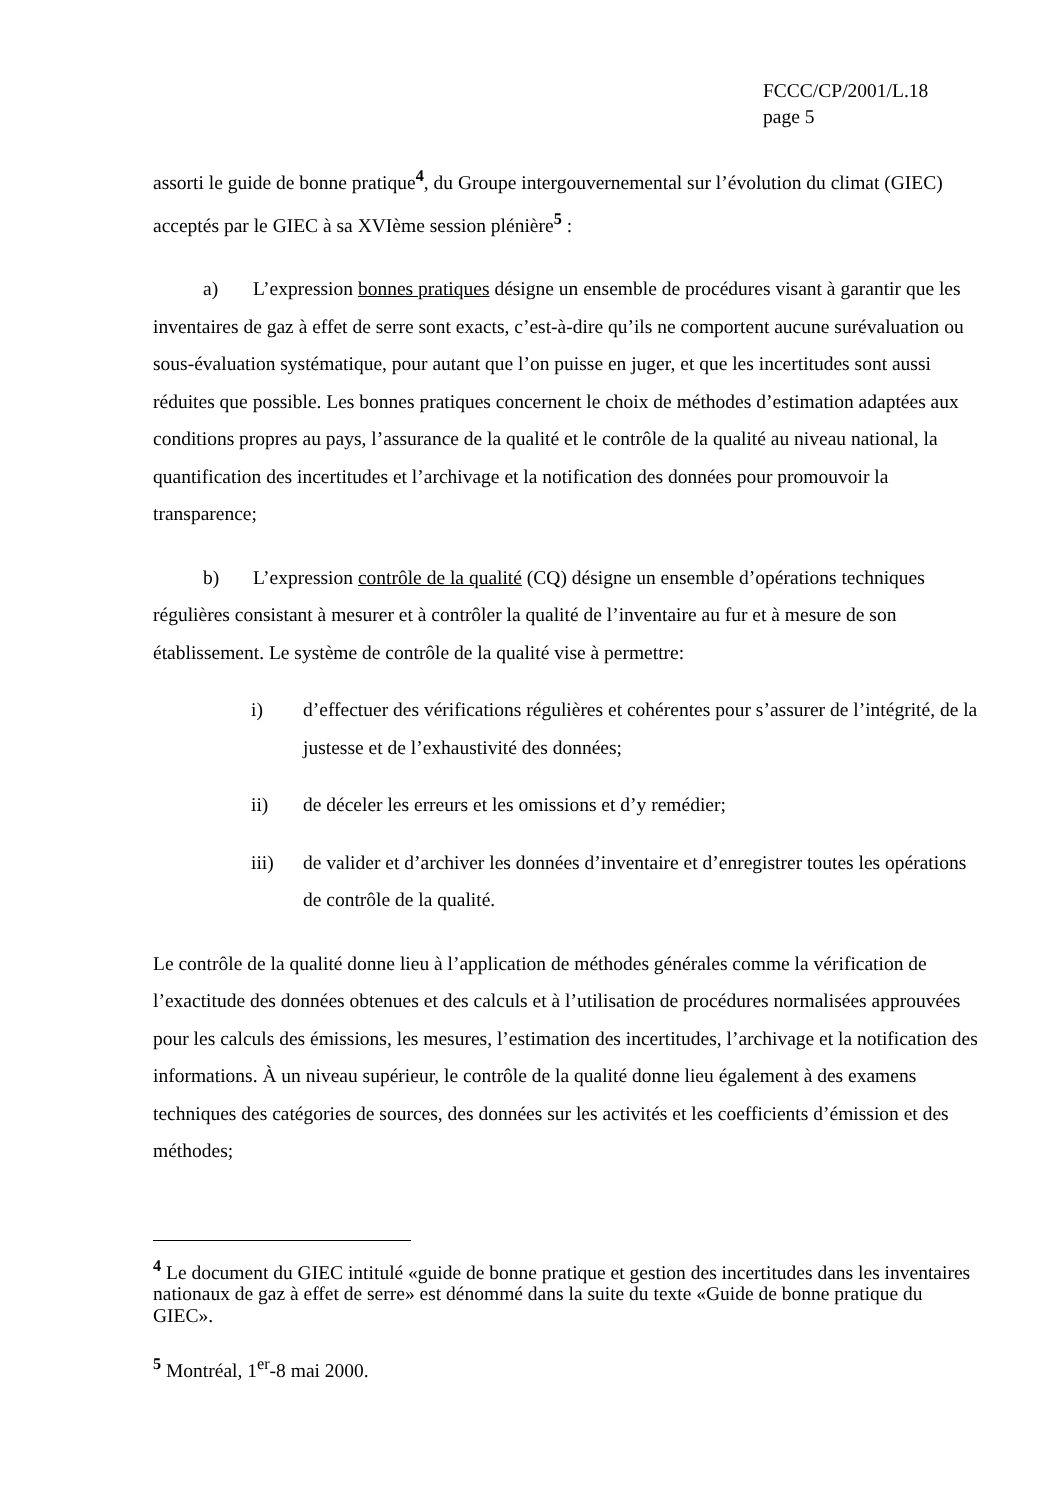FCCC/CP/2001/L.18
page 5
assorti le guide de bonne pratique<sup>4</sup>, du Groupe intergouvernemental sur l’évolution du climat (GIEC) acceptés par le GIEC à sa XVIème session plénière<sup>5</sup> :
a) L’expression bonnes pratiques désigne un ensemble de procédures visant à garantir que les inventaires de gaz à effet de serre sont exacts, c’est-à-dire qu’ils ne comportent aucune surévaluation ou sous-évaluation systématique, pour autant que l’on puisse en juger, et que les incertitudes sont aussi réduites que possible. Les bonnes pratiques concernent le choix de méthodes d’estimation adaptées aux conditions propres au pays, l’assurance de la qualité et le contrôle de la qualité au niveau national, la quantification des incertitudes et l’archivage et la notification des données pour promouvoir la transparence;
b) L’expression contrôle de la qualité (CQ) désigne un ensemble d’opérations techniques régulières consistant à mesurer et à contrôler la qualité de l’inventaire au fur et à mesure de son établissement. Le système de contrôle de la qualité vise à permettre:
i) d’effectuer des vérifications régulières et cohérentes pour s’assurer de l’intégrité, de la justesse et de l’exhaustivité des données;
ii) de déceler les erreurs et les omissions et d’y remédier;
iii) de valider et d’archiver les données d’inventaire et d’enregistrer toutes les opérations de contrôle de la qualité.
Le contrôle de la qualité donne lieu à l’application de méthodes générales comme la vérification de l’exactitude des données obtenues et des calculs et à l’utilisation de procédures normalisées approuvées pour les calculs des émissions, les mesures, l’estimation des incertitudes, l’archivage et la notification des informations. À un niveau supérieur, le contrôle de la qualité donne lieu également à des examens techniques des catégories de sources, des données sur les activités et les coefficients d’émission et des méthodes;
<sup>4</sup> Le document du GIEC intitulé «guide de bonne pratique et gestion des incertitudes dans les inventaires nationaux de gaz à effet de serre» est dénommé dans la suite du texte «Guide de bonne pratique du GIEC».
<sup>5</sup> Montréal, 1<sup>er</sup>-8 mai 2000.